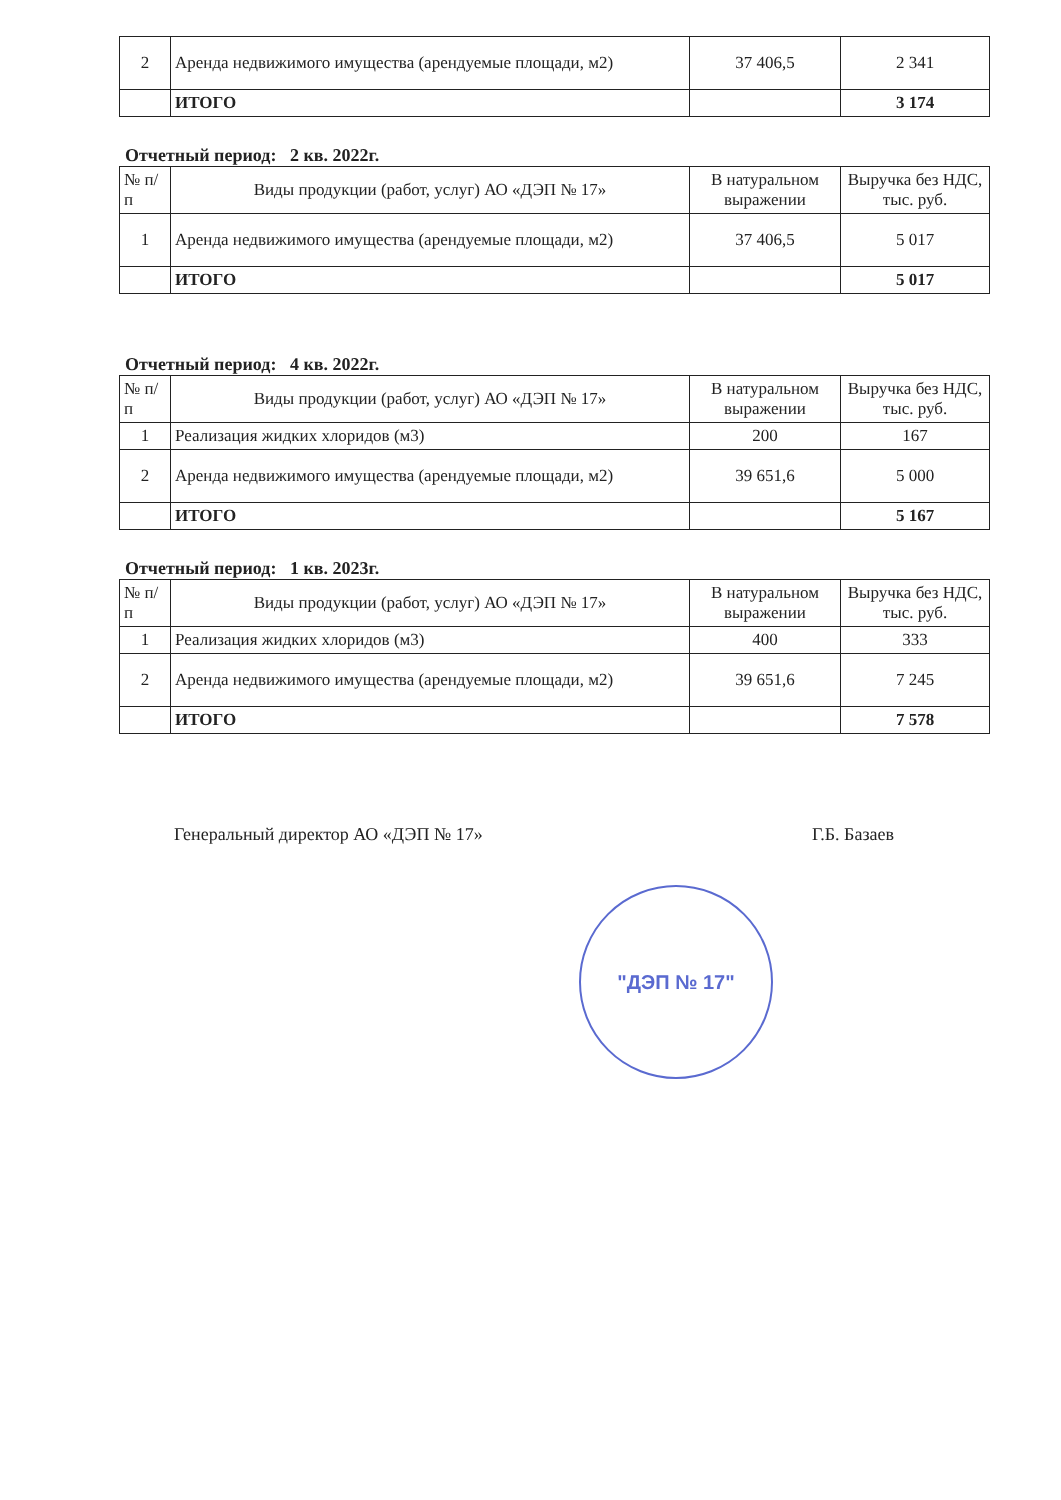| 2 | Аренда недвижимого имущества (арендуемые площади, м2) | 37 406,5 | 2 341 |
| | ИТОГО | | 3 174 |
Отчетный период: 2 кв. 2022г.
| № п/п | Виды продукции (работ, услуг) АО «ДЭП № 17» | В натуральном выражении | Выручка без НДС, тыс. руб. |
| --- | --- | --- | --- |
| 1 | Аренда недвижимого имущества (арендуемые площади, м2) | 37 406,5 | 5 017 |
| | ИТОГО | | 5 017 |
Отчетный период: 4 кв. 2022г.
| № п/п | Виды продукции (работ, услуг) АО «ДЭП № 17» | В натуральном выражении | Выручка без НДС, тыс. руб. |
| --- | --- | --- | --- |
| 1 | Реализация жидких хлоридов (м3) | 200 | 167 |
| 2 | Аренда недвижимого имущества (арендуемые площади, м2) | 39 651,6 | 5 000 |
| | ИТОГО | | 5 167 |
Отчетный период: 1 кв. 2023г.
| № п/п | Виды продукции (работ, услуг) АО «ДЭП № 17» | В натуральном выражении | Выручка без НДС, тыс. руб. |
| --- | --- | --- | --- |
| 1 | Реализация жидких хлоридов (м3) | 400 | 333 |
| 2 | Аренда недвижимого имущества (арендуемые площади, м2) | 39 651,6 | 7 245 |
| | ИТОГО | | 7 578 |
Генеральный директор АО «ДЭП № 17» Г.Б. Базаев
"ДЭП № 17"